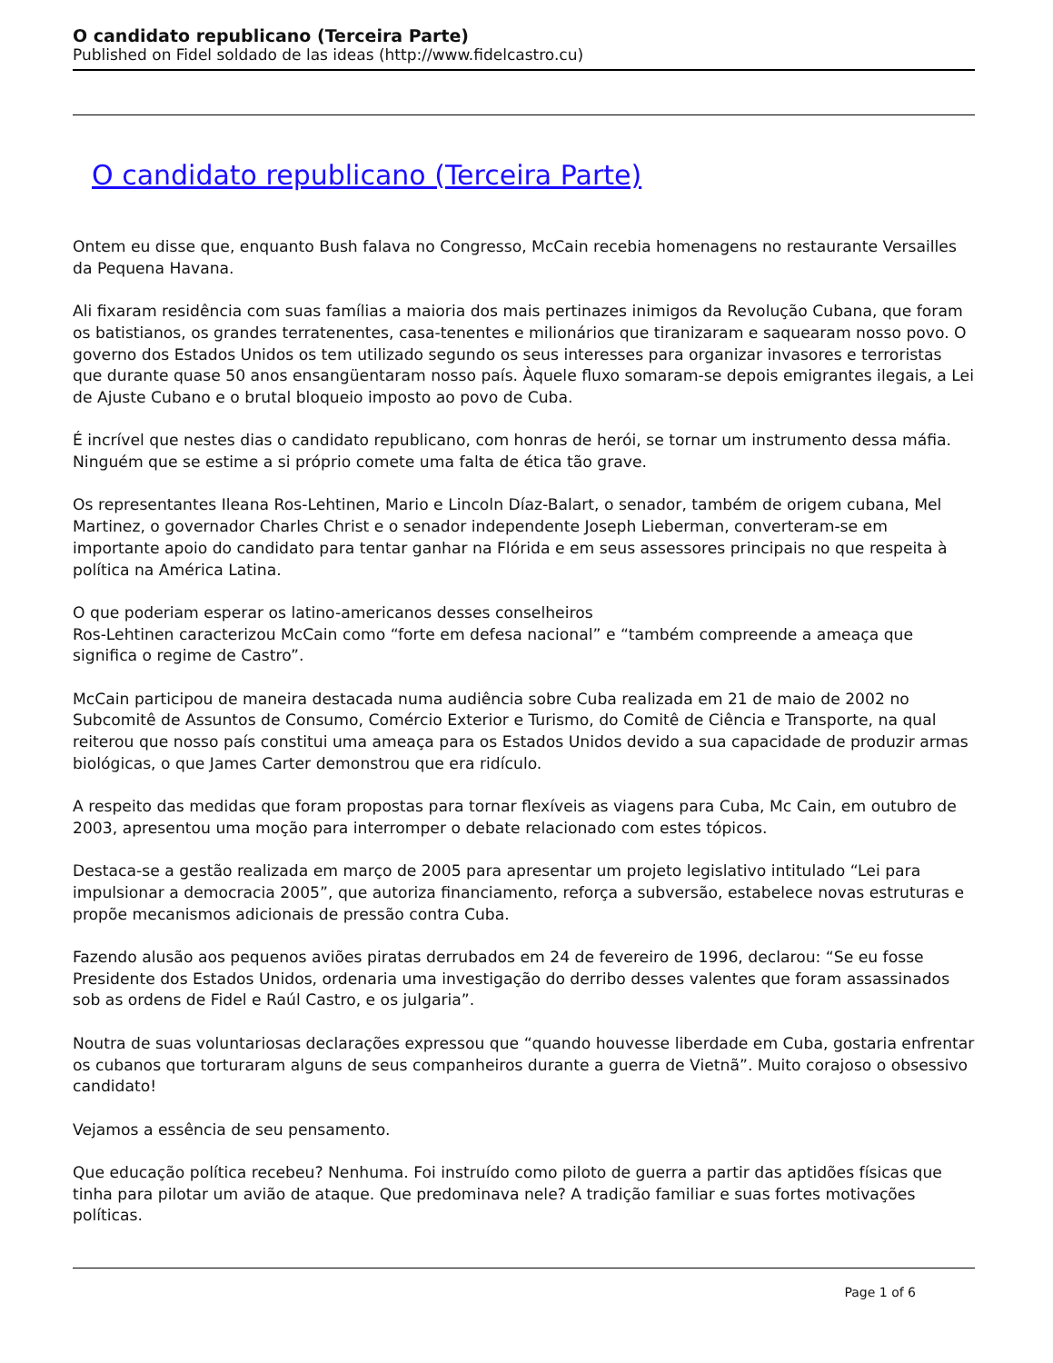O candidato republicano (Terceira Parte)
Published on Fidel soldado de las ideas (http://www.fidelcastro.cu)
O candidato republicano (Terceira Parte)
Ontem eu disse que, enquanto Bush falava no Congresso, McCain recebia homenagens no restaurante Versailles da Pequena Havana.
Ali fixaram residência com suas famílias a maioria dos mais pertinazes inimigos da Revolução Cubana, que foram os batistianos, os grandes terratenentes, casa-tenentes e milionários que tiranizaram e saquearam nosso povo. O governo dos Estados Unidos os tem utilizado segundo os seus interesses para organizar invasores e terroristas que durante quase 50 anos ensangüentaram nosso país. Àquele fluxo somaram-se depois emigrantes ilegais, a Lei de Ajuste Cubano e o brutal bloqueio imposto ao povo de Cuba.
É incrível que nestes dias o candidato republicano, com honras de herói, se tornar um instrumento dessa máfia. Ninguém que se estime a si próprio comete uma falta de ética tão grave.
Os representantes Ileana Ros-Lehtinen, Mario e Lincoln Díaz-Balart, o senador, também de origem cubana, Mel Martinez, o governador Charles Christ e o senador independente Joseph Lieberman, converteram-se em importante apoio do candidato para tentar ganhar na Flórida e em seus assessores principais no que respeita à política na América Latina.
O que poderiam esperar os latino-americanos desses conselheiros
Ros-Lehtinen caracterizou McCain como “forte em defesa nacional” e “também compreende a ameaça que significa o regime de Castro”.
McCain participou de maneira destacada numa audiência sobre Cuba realizada em 21 de maio de 2002 no Subcomitê de Assuntos de Consumo, Comércio Exterior e Turismo, do Comitê de Ciência e Transporte, na qual reiterou que nosso país constitui uma ameaça para os Estados Unidos devido a sua capacidade de produzir armas biológicas, o que James Carter demonstrou que era ridículo.
A respeito das medidas que foram propostas para tornar flexíveis as viagens para Cuba, Mc Cain, em outubro de 2003, apresentou uma moção para interromper o debate relacionado com estes tópicos.
Destaca-se a gestão realizada em março de 2005 para apresentar um projeto legislativo intitulado “Lei para impulsionar a democracia 2005”, que autoriza financiamento, reforça a subversão, estabelece novas estruturas e propõe mecanismos adicionais de pressão contra Cuba.
Fazendo alusão aos pequenos aviões piratas derrubados em 24 de fevereiro de 1996, declarou: “Se eu fosse Presidente dos Estados Unidos, ordenaria uma investigação do derribo desses valentes que foram assassinados sob as ordens de Fidel e Raúl Castro, e os julgaria”.
Noutra de suas voluntariosas declarações expressou que “quando houvesse liberdade em Cuba, gostaria enfrentar os cubanos que torturaram alguns de seus companheiros durante a guerra de Vietnã”. Muito corajoso o obsessivo candidato!
Vejamos a essência de seu pensamento.
Que educação política recebeu? Nenhuma. Foi instruído como piloto de guerra a partir das aptidões físicas que tinha para pilotar um avião de ataque. Que predominava nele? A tradição familiar e suas fortes motivações políticas.
Page 1 of 6